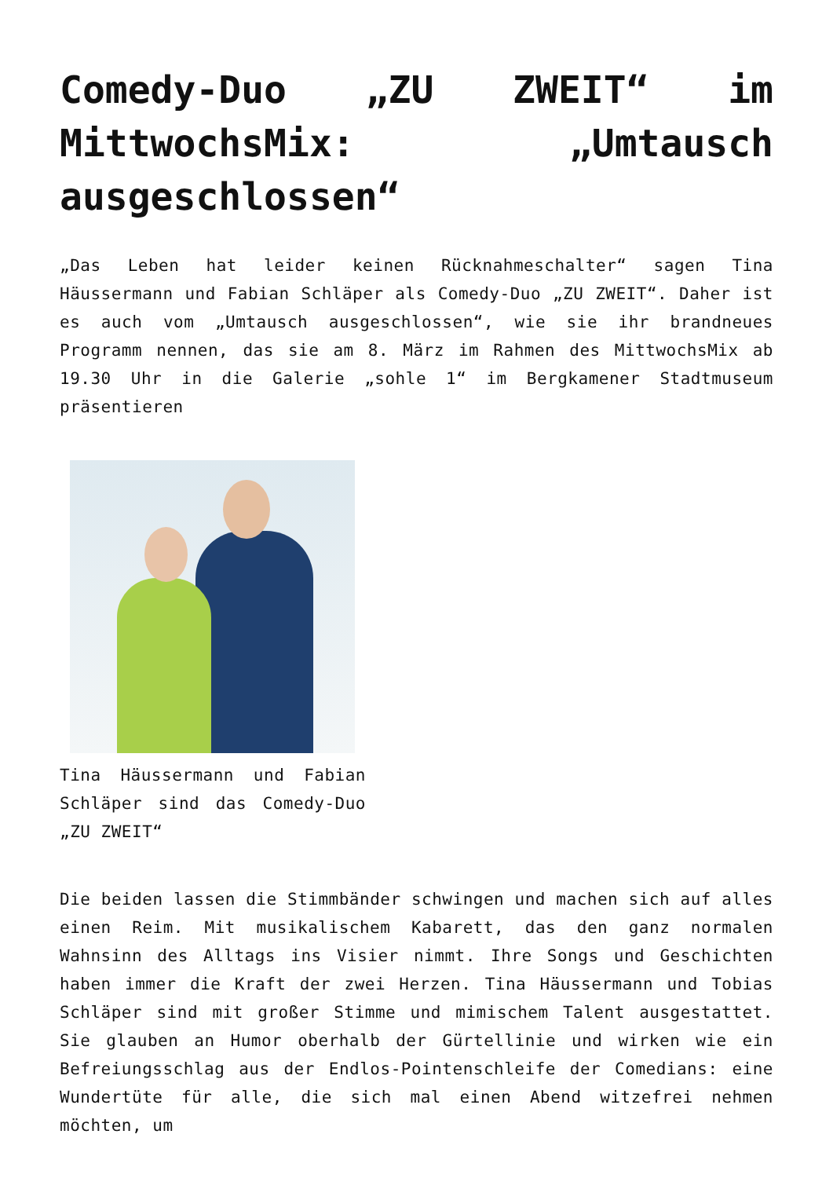Comedy-Duo „ZU ZWEIT“ im MittwochsMix: „Umtausch ausgeschlossen“
„Das Leben hat leider keinen Rücknahmeschalter“ sagen Tina Häussermann und Fabian Schläper als Comedy-Duo „ZU ZWEIT“. Daher ist es auch vom „Umtausch ausgeschlossen“, wie sie ihr brandneues Programm nennen, das sie am 8. März im Rahmen des MittwochsMix ab 19.30 Uhr in die Galerie „sohle 1“ im Bergkamener Stadtmuseum präsentieren
Tina Häussermann und Fabian Schläper sind das Comedy-Duo „ZU ZWEIT“
Die beiden lassen die Stimmbänder schwingen und machen sich auf alles einen Reim. Mit musikalischem Kabarett, das den ganz normalen Wahnsinn des Alltags ins Visier nimmt. Ihre Songs und Geschichten haben immer die Kraft der zwei Herzen. Tina Häussermann und Tobias Schläper sind mit großer Stimme und mimischem Talent ausgestattet. Sie glauben an Humor oberhalb der Gürtellinie und wirken wie ein Befreiungsschlag aus der Endlos-Pointenschleife der Comedians: eine Wundertüte für alle, die sich mal einen Abend witzefrei nehmen möchten, um